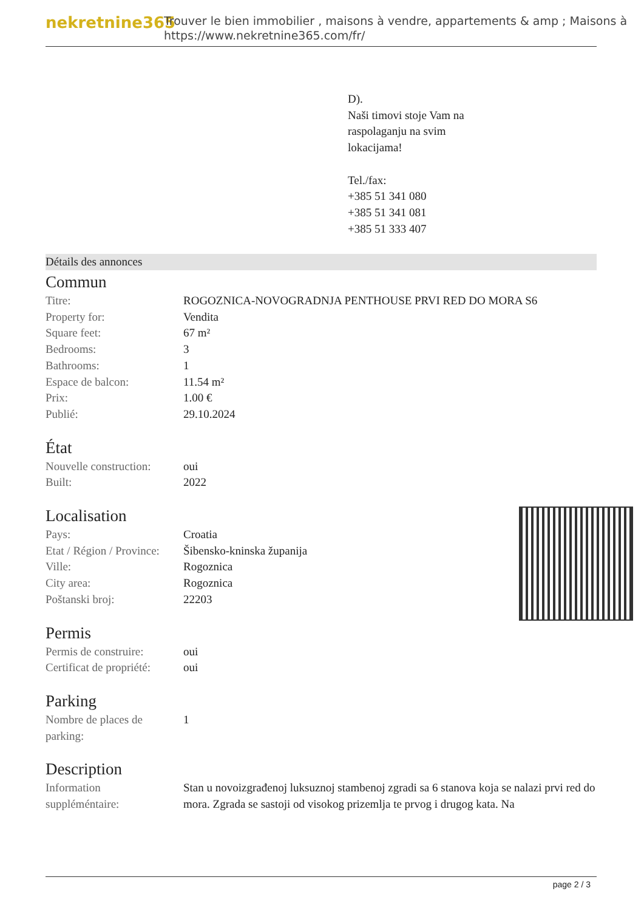nekretnine365
Trouver le bien immobilier , maisons à vendre, appartements & amp ; Maisons à
https://www.nekretnine365.com/fr/
D).
Naši timovi stoje Vam na
raspolaganju na svim
lokacijama!
Tel./fax:
+385 51 341 080
+385 51 341 081
+385 51 333 407
Détails des annonces
Commun
| Titre: | ROGOZNICA-NOVOGRADNJA PENTHOUSE PRVI RED DO MORA S6 |
| Property for: | Vendita |
| Square feet: | 67 m² |
| Bedrooms: | 3 |
| Bathrooms: | 1 |
| Espace de balcon: | 11.54 m² |
| Prix: | 1.00 € |
| Publié: | 29.10.2024 |
État
| Nouvelle construction: | oui |
| Built: | 2022 |
Localisation
| Pays: | Croatia |
| Etat / Région / Province: | Šibensko-kninska županija |
| Ville: | Rogoznica |
| City area: | Rogoznica |
| Poštanski broj: | 22203 |
Permis
| Permis de construire: | oui |
| Certificat de propriété: | oui |
Parking
| Nombre de places de parking: | 1 |
Description
| Information suppléméntaire: | Stan u novoizgrađenoj luksuznoj stambenoj zgradi sa 6 stanova koja se nalazi prvi red do mora. Zgrada se sastoji od visokog prizemlja te prvog i drugog kata. Na |
page 2 / 3